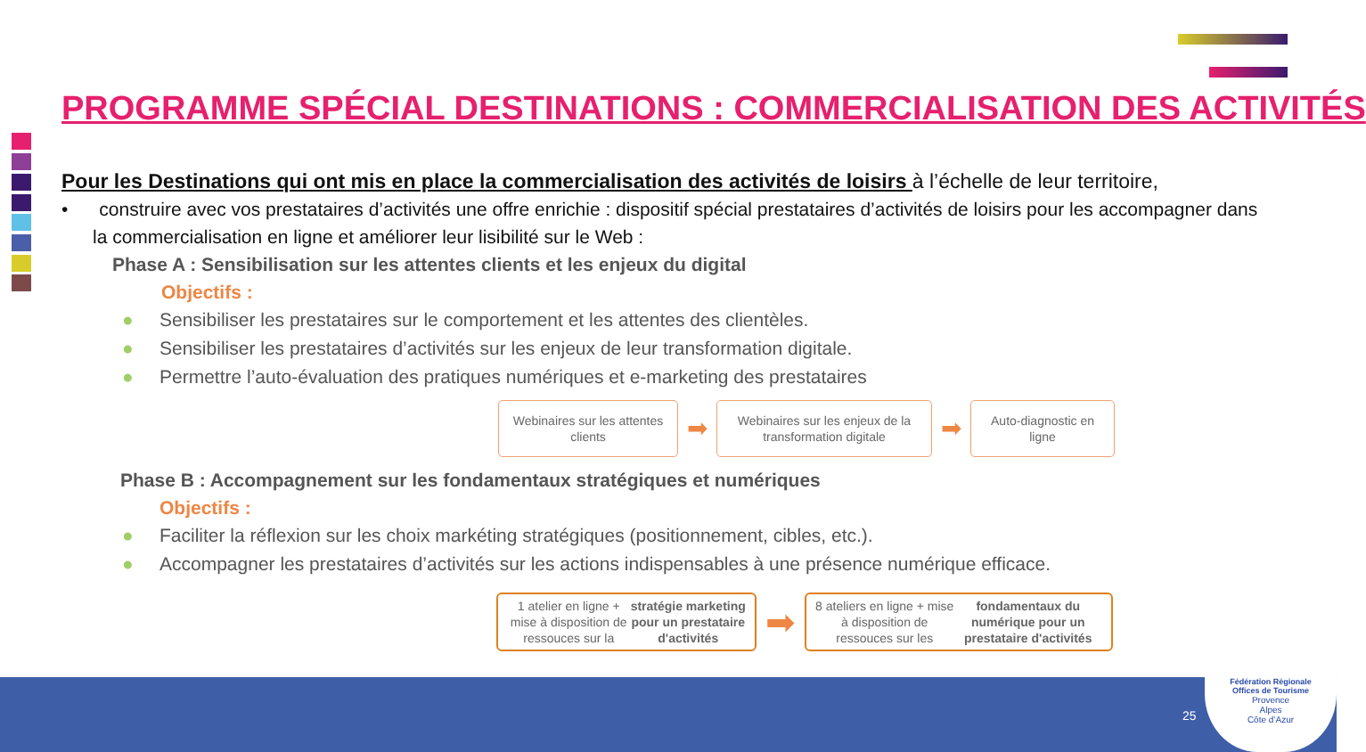PROGRAMME SPÉCIAL DESTINATIONS : COMMERCIALISATION DES ACTIVITÉS
Pour les Destinations qui ont mis en place la commercialisation des activités de loisirs à l’échelle de leur territoire,
• construire avec vos prestataires d’activités une offre enrichie : dispositif spécial prestataires d’activités de loisirs pour les accompagner dans la commercialisation en ligne et améliorer leur lisibilité sur le Web :
Phase A : Sensibilisation sur les attentes clients et les enjeux du digital
Objectifs :
● Sensibiliser les prestataires sur le comportement et les attentes des clientèles.
● Sensibiliser les prestataires d’activités sur les enjeux de leur transformation digitale.
● Permettre l’auto-évaluation des pratiques numériques et e-marketing des prestataires
Webinaires sur les attentes clients
➡
Webinaires sur les enjeux de la transformation digitale
➡
Auto-diagnostic en ligne
Phase B : Accompagnement sur les fondamentaux stratégiques et numériques
Objectifs :
● Faciliter la réflexion sur les choix markéting stratégiques (positionnement, cibles, etc.).
● Accompagner les prestataires d’activités sur les actions indispensables à une présence numérique efficace.
1 atelier en ligne + mise à disposition de ressouces sur la stratégie marketing pour un prestataire d'activités
➡
8 ateliers en ligne + mise à disposition de ressouces sur les fondamentaux du numérique pour un prestataire d'activités
25
Fédération Régionale
Offices de Tourisme
Provence
Alpes
Côte d’Azur